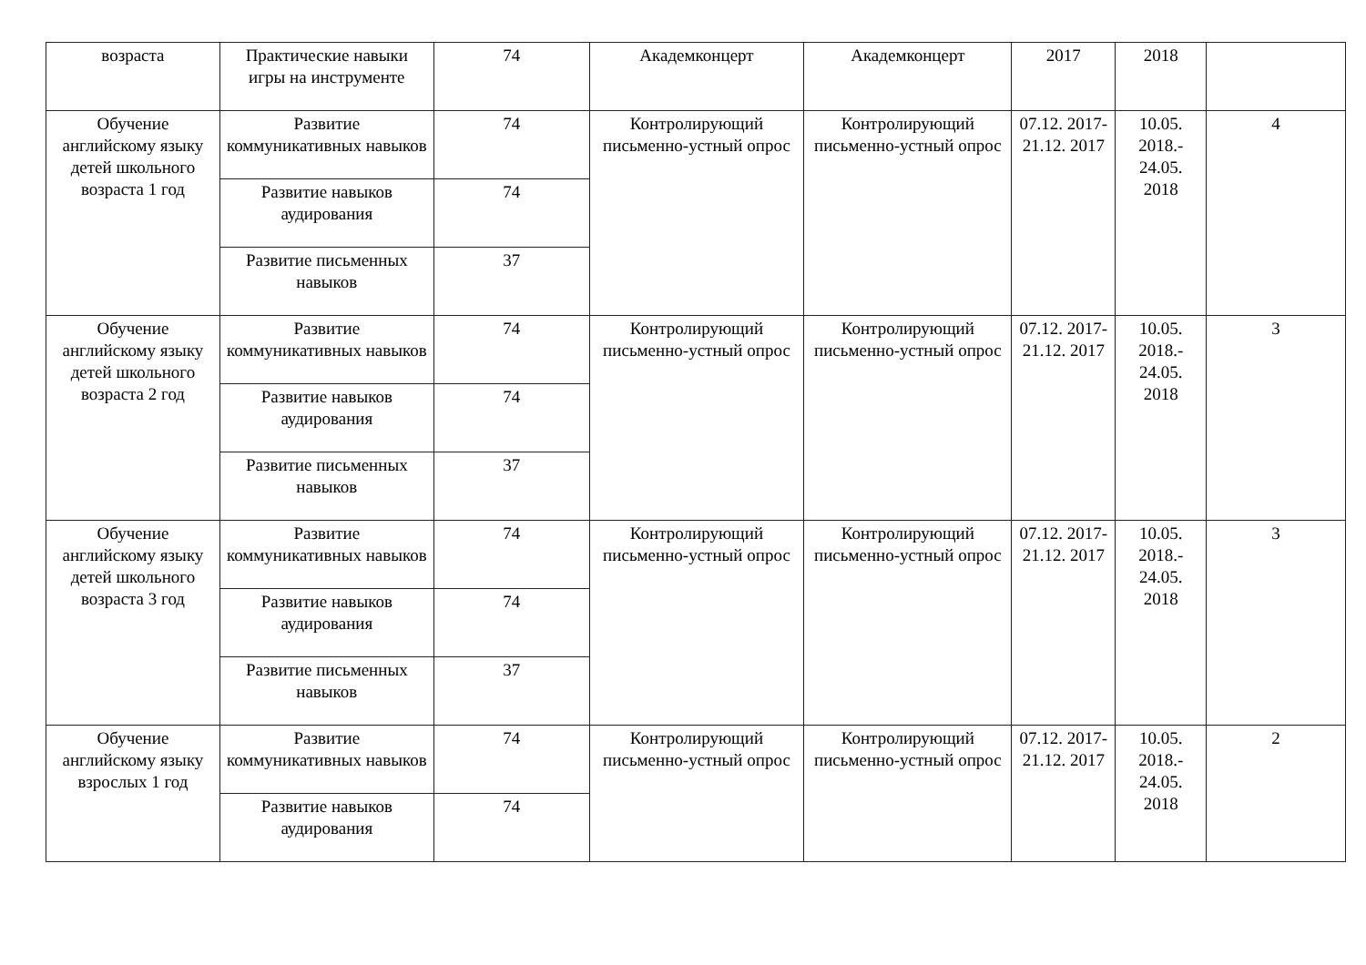| возраста | Практические навыки игры на инструменте | 74 | Академконцерт | Академконцерт | 2017 | 2018 | |
| Обучение английскому языку детей школьного возраста 1 год | Развитие коммуникативных навыков | 74 | Контролирующий письменно-устный опрос | Контролирующий письменно-устный опрос | 07.12. 2017- 21.12. 2017 | 10.05. 2018.- 24.05. 2018 | 4 |
| | Развитие навыков аудирования | 74 | | | | | |
| | Развитие письменных навыков | 37 | | | | | |
| Обучение английскому языку детей школьного возраста 2 год | Развитие коммуникативных навыков | 74 | Контролирующий письменно-устный опрос | Контролирующий письменно-устный опрос | 07.12. 2017- 21.12. 2017 | 10.05. 2018.- 24.05. 2018 | 3 |
| | Развитие навыков аудирования | 74 | | | | | |
| | Развитие письменных навыков | 37 | | | | | |
| Обучение английскому языку детей школьного возраста 3 год | Развитие коммуникативных навыков | 74 | Контролирующий письменно-устный опрос | Контролирующий письменно-устный опрос | 07.12. 2017- 21.12. 2017 | 10.05. 2018.- 24.05. 2018 | 3 |
| | Развитие навыков аудирования | 74 | | | | | |
| | Развитие письменных навыков | 37 | | | | | |
| Обучение английскому языку взрослых 1 год | Развитие коммуникативных навыков | 74 | Контролирующий письменно-устный опрос | Контролирующий письменно-устный опрос | 07.12. 2017- 21.12. 2017 | 10.05. 2018.- 24.05. 2018 | 2 |
| | Развитие навыков аудирования | 74 | | | | | |